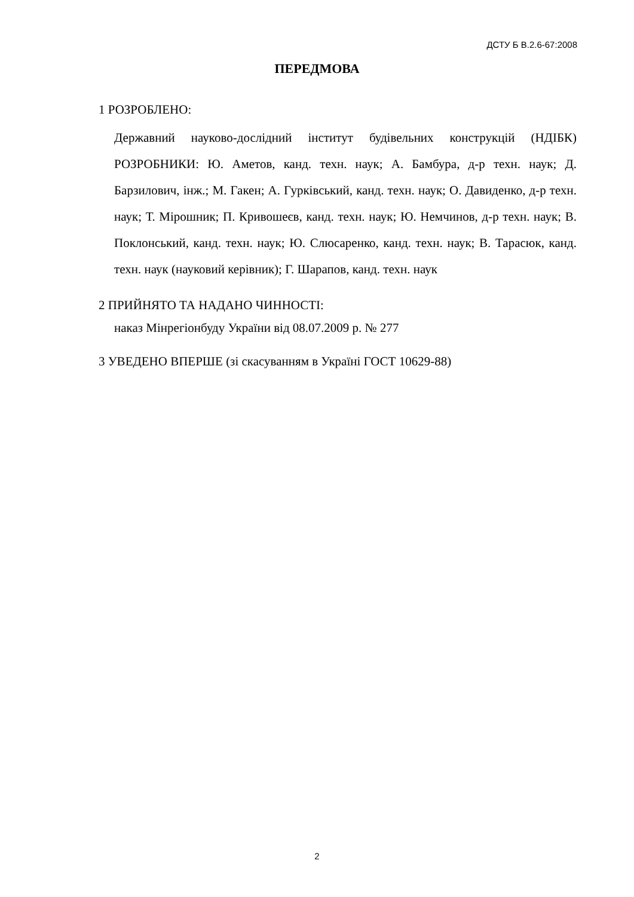ДСТУ Б В.2.6-67:2008
ПЕРЕДМОВА
1 РОЗРОБЛЕНО:
Державний науково-дослідний інститут будівельних конструкцій (НДІБК) РОЗРОБНИКИ: Ю. Аметов, канд. техн. наук; А. Бамбура, д-р техн. наук; Д. Барзилович, інж.; М. Гакен; А. Гурківський, канд. техн. наук; О. Давиденко, д-р техн. наук; Т. Мірошник; П. Кривошеєв, канд. техн. наук; Ю. Немчинов, д-р техн. наук; В. Поклонський, канд. техн. наук; Ю. Слюсаренко, канд. техн. наук; В. Тарасюк, канд. техн. наук (науковий керівник); Г. Шарапов, канд. техн. наук
2 ПРИЙНЯТО ТА НАДАНО ЧИННОСТІ:
наказ Мінрегіонбуду України від 08.07.2009 р. № 277
3 УВЕДЕНО ВПЕРШЕ (зі скасуванням в Україні ГОСТ 10629-88)
2